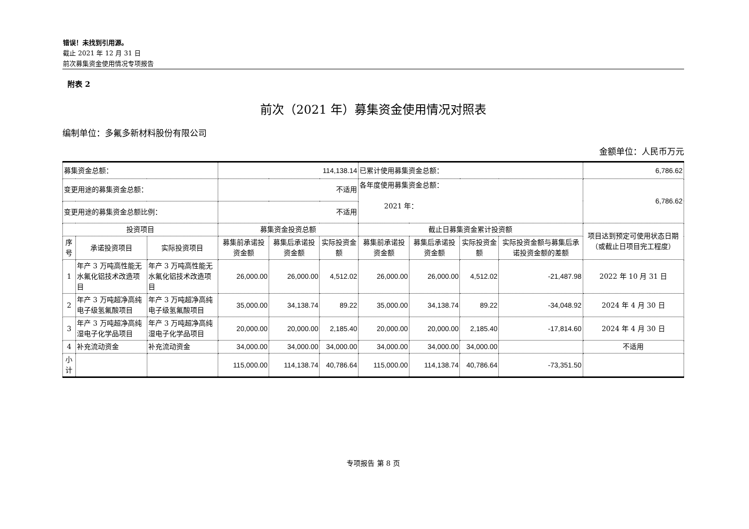错误！未找到引用源。
截止 2021 年 12 月 31 日
前次募集资金使用情况专项报告
附表 2
前次（2021 年）募集资金使用情况对照表
编制单位：多氟多新材料股份有限公司
金额单位：人民币万元
| 募集资金总额： | | | 114,138.14 | | | 已累计使用募集资金总额： | | | | 6,786.62 |
| 变更用途的募集资金总额： | | | 不适用 | | | 各年度使用募集资金总额： 2021 年： | | | | 6,786.62 |
| 变更用途的募集资金总额比例： | | | 不适用 | | | | | | | |
| 投资项目 | | | 募集资金投资总额 | | | 截止日募集资金累计投资额 | | | | 项目达到预定可使用状态日期（或截止日项目完工程度） |
| 序号 | 承诺投资项目 | 实际投资项目 | 募集前承诺投资金额 | 募集后承诺投资金额 | 实际投资金额 | 募集前承诺投资金额 | 募集后承诺投资金额 | 实际投资金额 | 实际投资金额与募集后承诺投资金额的差额 | |
| 1 | 年产 3 万吨高性能无水氟化铝技术改造项目 | 年产 3 万吨高性能无水氟化铝技术改造项目 | 26,000.00 | 26,000.00 | 4,512.02 | 26,000.00 | 26,000.00 | 4,512.02 | -21,487.98 | 2022 年 10 月 31 日 |
| 2 | 年产 3 万吨超净高纯电子级氢氟酸项目 | 年产 3 万吨超净高纯电子级氢氟酸项目 | 35,000.00 | 34,138.74 | 89.22 | 35,000.00 | 34,138.74 | 89.22 | -34,048.92 | 2024 年 4 月 30 日 |
| 3 | 年产 3 万吨超净高纯湿电子化学品项目 | 年产 3 万吨超净高纯湿电子化学品项目 | 20,000.00 | 20,000.00 | 2,185.40 | 20,000.00 | 20,000.00 | 2,185.40 | -17,814.60 | 2024 年 4 月 30 日 |
| 4 | 补充流动资金 | 补充流动资金 | 34,000.00 | 34,000.00 | 34,000.00 | 34,000.00 | 34,000.00 | 34,000.00 | | 不适用 |
| 小计 | | | 115,000.00 | 114,138.74 | 40,786.64 | 115,000.00 | 114,138.74 | 40,786.64 | -73,351.50 | |
专项报告 第 8 页